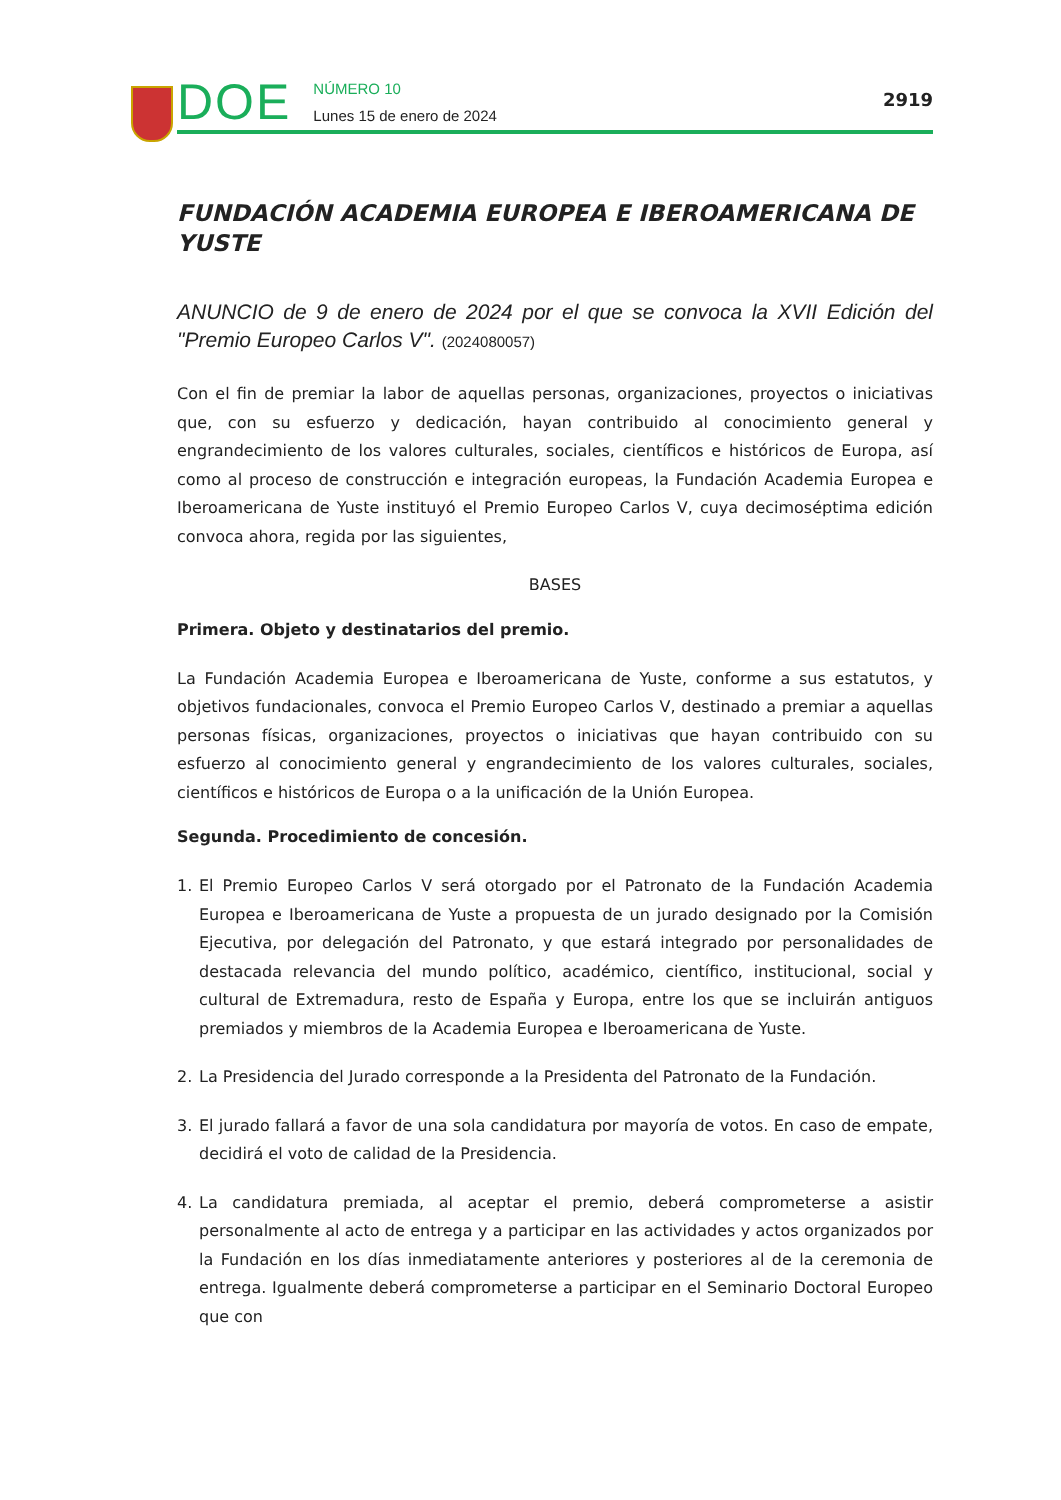DOE
NÚMERO 10
Lunes 15 de enero de 2024
2919
FUNDACIÓN ACADEMIA EUROPEA E IBEROAMERICANA DE YUSTE
ANUNCIO de 9 de enero de 2024 por el que se convoca la XVII Edición del "Premio Europeo Carlos V". (2024080057)
Con el fin de premiar la labor de aquellas personas, organizaciones, proyectos o iniciativas que, con su esfuerzo y dedicación, hayan contribuido al conocimiento general y engrandecimiento de los valores culturales, sociales, científicos e históricos de Europa, así como al proceso de construcción e integración europeas, la Fundación Academia Europea e Iberoamericana de Yuste instituyó el Premio Europeo Carlos V, cuya decimoséptima edición convoca ahora, regida por las siguientes,
BASES
Primera. Objeto y destinatarios del premio.
La Fundación Academia Europea e Iberoamericana de Yuste, conforme a sus estatutos, y objetivos fundacionales, convoca el Premio Europeo Carlos V, destinado a premiar a aquellas personas físicas, organizaciones, proyectos o iniciativas que hayan contribuido con su esfuerzo al conocimiento general y engrandecimiento de los valores culturales, sociales, científicos e históricos de Europa o a la unificación de la Unión Europea.
Segunda. Procedimiento de concesión.
1. El Premio Europeo Carlos V será otorgado por el Patronato de la Fundación Academia Europea e Iberoamericana de Yuste a propuesta de un jurado designado por la Comisión Ejecutiva, por delegación del Patronato, y que estará integrado por personalidades de destacada relevancia del mundo político, académico, científico, institucional, social y cultural de Extremadura, resto de España y Europa, entre los que se incluirán antiguos premiados y miembros de la Academia Europea e Iberoamericana de Yuste.
2. La Presidencia del Jurado corresponde a la Presidenta del Patronato de la Fundación.
3. El jurado fallará a favor de una sola candidatura por mayoría de votos. En caso de empate, decidirá el voto de calidad de la Presidencia.
4. La candidatura premiada, al aceptar el premio, deberá comprometerse a asistir personalmente al acto de entrega y a participar en las actividades y actos organizados por la Fundación en los días inmediatamente anteriores y posteriores al de la ceremonia de entrega. Igualmente deberá comprometerse a participar en el Seminario Doctoral Europeo que con